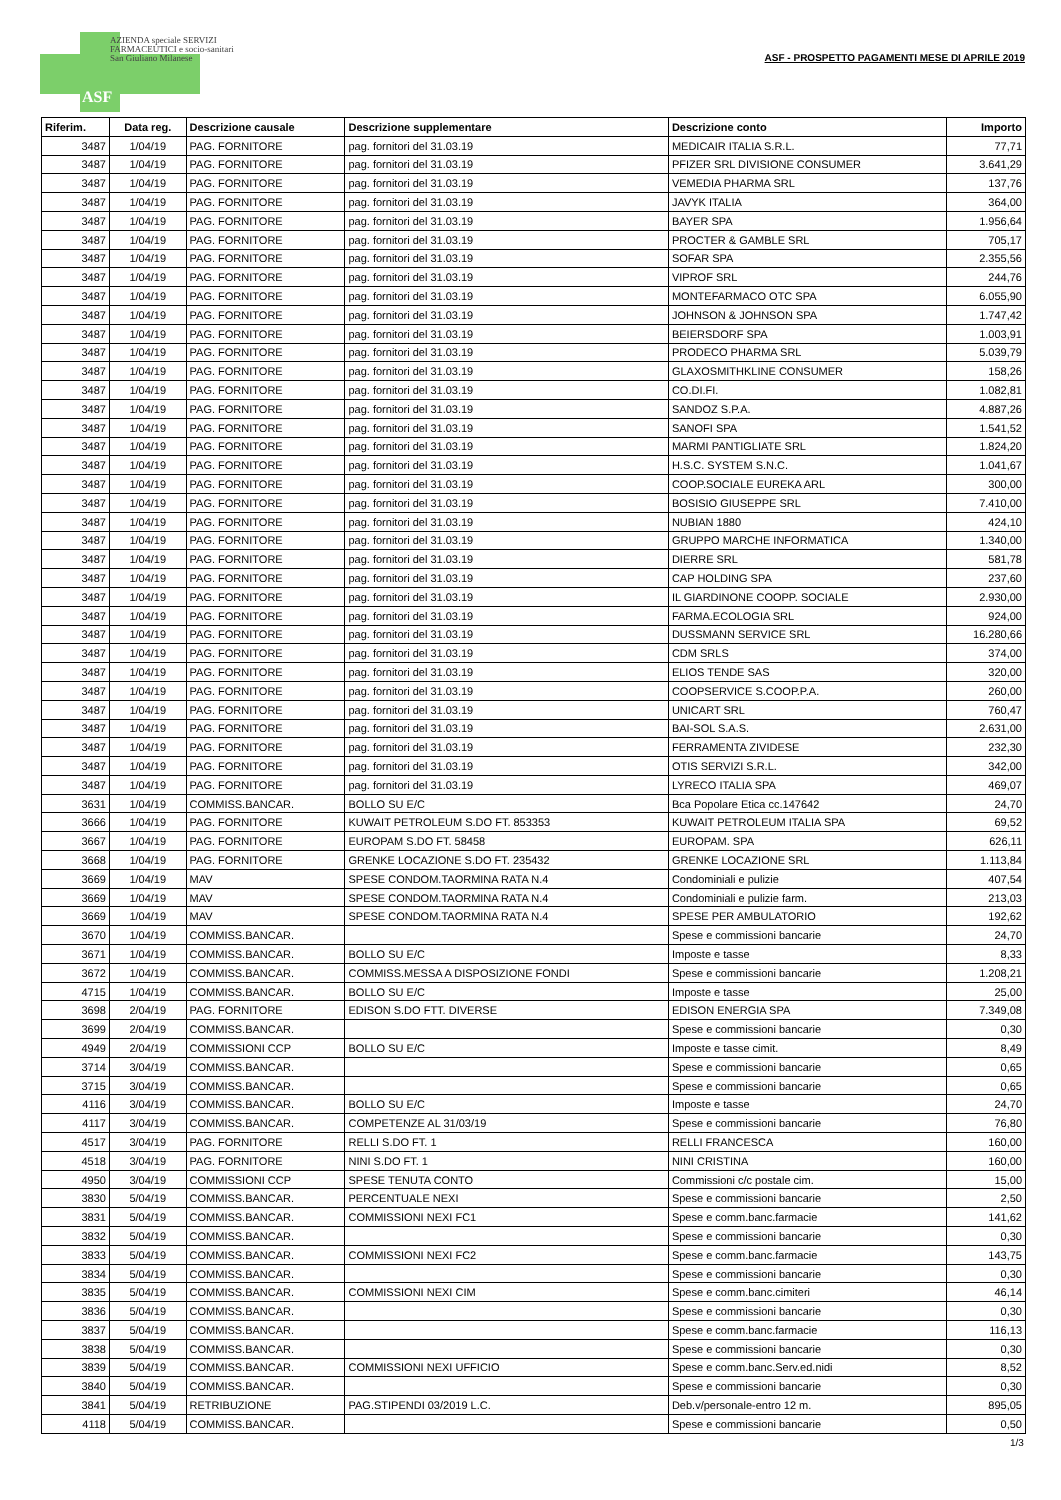AZIENDA speciale SERVIZI
FARMACEUTICI e socio-sanitari
San Giuliano Milanese
ASF
ASF - PROSPETTO PAGAMENTI MESE DI APRILE 2019
| Riferim. | Data reg. | Descrizione causale | Descrizione supplementare | Descrizione conto | Importo |
| --- | --- | --- | --- | --- | --- |
| 3487 | 1/04/19 | PAG. FORNITORE | pag. fornitori del 31.03.19 | MEDICAIR ITALIA S.R.L. | 77,71 |
| 3487 | 1/04/19 | PAG. FORNITORE | pag. fornitori del 31.03.19 | PFIZER SRL DIVISIONE CONSUMER | 3.641,29 |
| 3487 | 1/04/19 | PAG. FORNITORE | pag. fornitori del 31.03.19 | VEMEDIA PHARMA SRL | 137,76 |
| 3487 | 1/04/19 | PAG. FORNITORE | pag. fornitori del 31.03.19 | JAVYK ITALIA | 364,00 |
| 3487 | 1/04/19 | PAG. FORNITORE | pag. fornitori del 31.03.19 | BAYER SPA | 1.956,64 |
| 3487 | 1/04/19 | PAG. FORNITORE | pag. fornitori del 31.03.19 | PROCTER & GAMBLE SRL | 705,17 |
| 3487 | 1/04/19 | PAG. FORNITORE | pag. fornitori del 31.03.19 | SOFAR SPA | 2.355,56 |
| 3487 | 1/04/19 | PAG. FORNITORE | pag. fornitori del 31.03.19 | VIPROF SRL | 244,76 |
| 3487 | 1/04/19 | PAG. FORNITORE | pag. fornitori del 31.03.19 | MONTEFARMACO OTC SPA | 6.055,90 |
| 3487 | 1/04/19 | PAG. FORNITORE | pag. fornitori del 31.03.19 | JOHNSON & JOHNSON SPA | 1.747,42 |
| 3487 | 1/04/19 | PAG. FORNITORE | pag. fornitori del 31.03.19 | BEIERSDORF SPA | 1.003,91 |
| 3487 | 1/04/19 | PAG. FORNITORE | pag. fornitori del 31.03.19 | PRODECO PHARMA SRL | 5.039,79 |
| 3487 | 1/04/19 | PAG. FORNITORE | pag. fornitori del 31.03.19 | GLAXOSMITHKLINE CONSUMER | 158,26 |
| 3487 | 1/04/19 | PAG. FORNITORE | pag. fornitori del 31.03.19 | CO.DI.FI. | 1.082,81 |
| 3487 | 1/04/19 | PAG. FORNITORE | pag. fornitori del 31.03.19 | SANDOZ S.P.A. | 4.887,26 |
| 3487 | 1/04/19 | PAG. FORNITORE | pag. fornitori del 31.03.19 | SANOFI SPA | 1.541,52 |
| 3487 | 1/04/19 | PAG. FORNITORE | pag. fornitori del 31.03.19 | MARMI PANTIGLIATE SRL | 1.824,20 |
| 3487 | 1/04/19 | PAG. FORNITORE | pag. fornitori del 31.03.19 | H.S.C. SYSTEM S.N.C. | 1.041,67 |
| 3487 | 1/04/19 | PAG. FORNITORE | pag. fornitori del 31.03.19 | COOP.SOCIALE EUREKA ARL | 300,00 |
| 3487 | 1/04/19 | PAG. FORNITORE | pag. fornitori del 31.03.19 | BOSISIO GIUSEPPE SRL | 7.410,00 |
| 3487 | 1/04/19 | PAG. FORNITORE | pag. fornitori del 31.03.19 | NUBIAN 1880 | 424,10 |
| 3487 | 1/04/19 | PAG. FORNITORE | pag. fornitori del 31.03.19 | GRUPPO MARCHE INFORMATICA | 1.340,00 |
| 3487 | 1/04/19 | PAG. FORNITORE | pag. fornitori del 31.03.19 | DIERRE SRL | 581,78 |
| 3487 | 1/04/19 | PAG. FORNITORE | pag. fornitori del 31.03.19 | CAP HOLDING SPA | 237,60 |
| 3487 | 1/04/19 | PAG. FORNITORE | pag. fornitori del 31.03.19 | IL GIARDINONE COOPP. SOCIALE | 2.930,00 |
| 3487 | 1/04/19 | PAG. FORNITORE | pag. fornitori del 31.03.19 | FARMA.ECOLOGIA SRL | 924,00 |
| 3487 | 1/04/19 | PAG. FORNITORE | pag. fornitori del 31.03.19 | DUSSMANN SERVICE SRL | 16.280,66 |
| 3487 | 1/04/19 | PAG. FORNITORE | pag. fornitori del 31.03.19 | CDM SRLS | 374,00 |
| 3487 | 1/04/19 | PAG. FORNITORE | pag. fornitori del 31.03.19 | ELIOS TENDE SAS | 320,00 |
| 3487 | 1/04/19 | PAG. FORNITORE | pag. fornitori del 31.03.19 | COOPSERVICE S.COOP.P.A. | 260,00 |
| 3487 | 1/04/19 | PAG. FORNITORE | pag. fornitori del 31.03.19 | UNICART SRL | 760,47 |
| 3487 | 1/04/19 | PAG. FORNITORE | pag. fornitori del 31.03.19 | BAI-SOL S.A.S. | 2.631,00 |
| 3487 | 1/04/19 | PAG. FORNITORE | pag. fornitori del 31.03.19 | FERRAMENTA ZIVIDESE | 232,30 |
| 3487 | 1/04/19 | PAG. FORNITORE | pag. fornitori del 31.03.19 | OTIS SERVIZI S.R.L. | 342,00 |
| 3487 | 1/04/19 | PAG. FORNITORE | pag. fornitori del 31.03.19 | LYRECO ITALIA SPA | 469,07 |
| 3631 | 1/04/19 | COMMISS.BANCAR. | BOLLO SU E/C | Bca Popolare Etica cc.147642 | 24,70 |
| 3666 | 1/04/19 | PAG. FORNITORE | KUWAIT PETROLEUM S.DO FT. 853353 | KUWAIT PETROLEUM ITALIA SPA | 69,52 |
| 3667 | 1/04/19 | PAG. FORNITORE | EUROPAM S.DO FT. 58458 | EUROPAM. SPA | 626,11 |
| 3668 | 1/04/19 | PAG. FORNITORE | GRENKE LOCAZIONE S.DO FT. 235432 | GRENKE LOCAZIONE SRL | 1.113,84 |
| 3669 | 1/04/19 | MAV | SPESE CONDOM.TAORMINA RATA N.4 | Condominiali e pulizie | 407,54 |
| 3669 | 1/04/19 | MAV | SPESE CONDOM.TAORMINA RATA N.4 | Condominiali e pulizie farm. | 213,03 |
| 3669 | 1/04/19 | MAV | SPESE CONDOM.TAORMINA RATA N.4 | SPESE PER AMBULATORIO | 192,62 |
| 3670 | 1/04/19 | COMMISS.BANCAR. | | Spese e commissioni bancarie | 24,70 |
| 3671 | 1/04/19 | COMMISS.BANCAR. | BOLLO SU E/C | Imposte e tasse | 8,33 |
| 3672 | 1/04/19 | COMMISS.BANCAR. | COMMISS.MESSA A DISPOSIZIONE FONDI | Spese e commissioni bancarie | 1.208,21 |
| 4715 | 1/04/19 | COMMISS.BANCAR. | BOLLO SU E/C | Imposte e tasse | 25,00 |
| 3698 | 2/04/19 | PAG. FORNITORE | EDISON S.DO FTT. DIVERSE | EDISON ENERGIA SPA | 7.349,08 |
| 3699 | 2/04/19 | COMMISS.BANCAR. | | Spese e commissioni bancarie | 0,30 |
| 4949 | 2/04/19 | COMMISSIONI CCP | BOLLO SU E/C | Imposte e tasse cimit. | 8,49 |
| 3714 | 3/04/19 | COMMISS.BANCAR. | | Spese e commissioni bancarie | 0,65 |
| 3715 | 3/04/19 | COMMISS.BANCAR. | | Spese e commissioni bancarie | 0,65 |
| 4116 | 3/04/19 | COMMISS.BANCAR. | BOLLO SU E/C | Imposte e tasse | 24,70 |
| 4117 | 3/04/19 | COMMISS.BANCAR. | COMPETENZE AL 31/03/19 | Spese e commissioni bancarie | 76,80 |
| 4517 | 3/04/19 | PAG. FORNITORE | RELLI S.DO FT. 1 | RELLI FRANCESCA | 160,00 |
| 4518 | 3/04/19 | PAG. FORNITORE | NINI S.DO FT. 1 | NINI CRISTINA | 160,00 |
| 4950 | 3/04/19 | COMMISSIONI CCP | SPESE TENUTA CONTO | Commissioni c/c postale cim. | 15,00 |
| 3830 | 5/04/19 | COMMISS.BANCAR. | PERCENTUALE NEXI | Spese e commissioni bancarie | 2,50 |
| 3831 | 5/04/19 | COMMISS.BANCAR. | COMMISSIONI NEXI FC1 | Spese e comm.banc.farmacie | 141,62 |
| 3832 | 5/04/19 | COMMISS.BANCAR. | | Spese e commissioni bancarie | 0,30 |
| 3833 | 5/04/19 | COMMISS.BANCAR. | COMMISSIONI NEXI FC2 | Spese e comm.banc.farmacie | 143,75 |
| 3834 | 5/04/19 | COMMISS.BANCAR. | | Spese e commissioni bancarie | 0,30 |
| 3835 | 5/04/19 | COMMISS.BANCAR. | COMMISSIONI NEXI CIM | Spese e comm.banc.cimiteri | 46,14 |
| 3836 | 5/04/19 | COMMISS.BANCAR. | | Spese e commissioni bancarie | 0,30 |
| 3837 | 5/04/19 | COMMISS.BANCAR. | | Spese e comm.banc.farmacie | 116,13 |
| 3838 | 5/04/19 | COMMISS.BANCAR. | | Spese e commissioni bancarie | 0,30 |
| 3839 | 5/04/19 | COMMISS.BANCAR. | COMMISSIONI NEXI UFFICIO | Spese e comm.banc.Serv.ed.nidi | 8,52 |
| 3840 | 5/04/19 | COMMISS.BANCAR. | | Spese e commissioni bancarie | 0,30 |
| 3841 | 5/04/19 | RETRIBUZIONE | PAG.STIPENDI 03/2019 L.C. | Deb.v/personale-entro 12 m. | 895,05 |
| 4118 | 5/04/19 | COMMISS.BANCAR. | | Spese e commissioni bancarie | 0,50 |
1/3